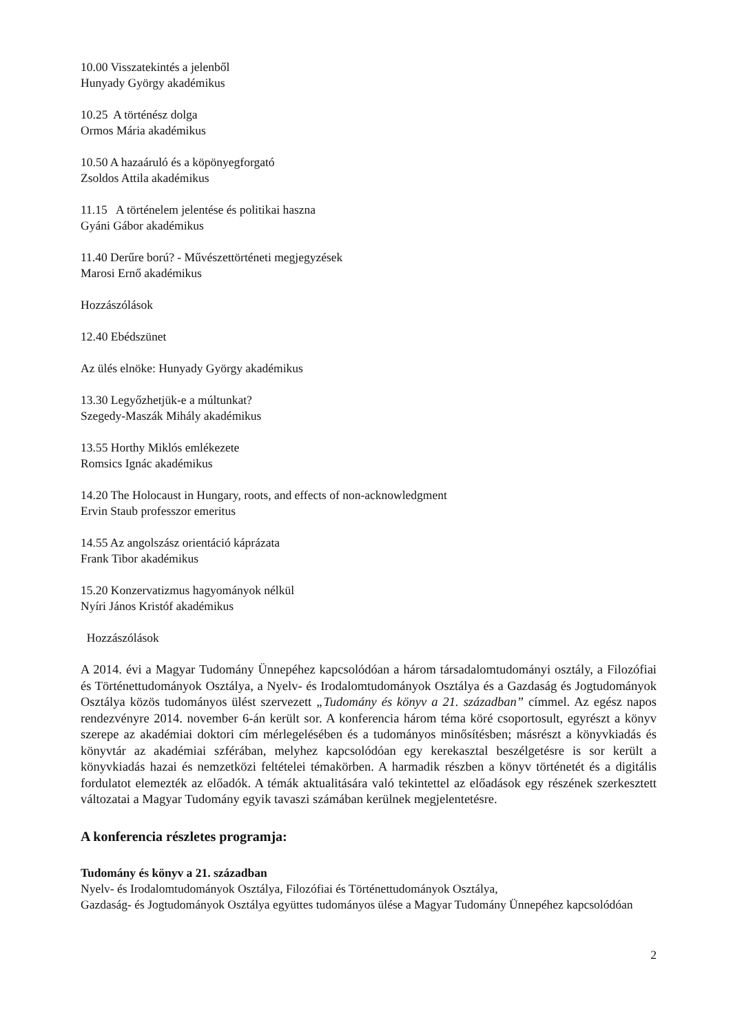10.00 Visszatekintés a jelenből
Hunyady György akadémikus
10.25 A történész dolga
Ormos Mária akadémikus
10.50 A hazaáruló és a köpönyegforgató
Zsoldos Attila akadémikus
11.15 A történelem jelentése és politikai haszna
Gyáni Gábor akadémikus
11.40 Derűre ború? - Művészettörténeti megjegyzések
Marosi Ernő akadémikus
Hozzászólások
12.40 Ebédszünet
Az ülés elnöke: Hunyady György akadémikus
13.30 Legyőzhetjük-e a múltunkat?
Szegedy-Maszák Mihály akadémikus
13.55 Horthy Miklós emlékezete
Romsics Ignác akadémikus
14.20 The Holocaust in Hungary, roots, and effects of non-acknowledgment
Ervin Staub professzor emeritus
14.55 Az angolszász orientáció káprázata
Frank Tibor akadémikus
15.20 Konzervatizmus hagyományok nélkül
Nyíri János Kristóf akadémikus
Hozzászólások
A 2014. évi a Magyar Tudomány Ünnepéhez kapcsolódóan a három társadalomtudományi osztály, a Filozófiai és Történettudományok Osztálya, a Nyelv- és Irodalomtudományok Osztálya és a Gazdaság és Jogtudományok Osztálya közös tudományos ülést szervezett „Tudomány és könyv a 21. században” címmel. Az egész napos rendezvényre 2014. november 6-án került sor. A konferencia három téma köré csoportosult, egyrészt a könyv szerepe az akadémiai doktori cím mérlegelésében és a tudományos minősítésben; másrészt a könyvkiadás és könyvtár az akadémiai szférában, melyhez kapcsolódóan egy kerekasztal beszélgetésre is sor került a könyvkiadás hazai és nemzetközi feltételei témakörben. A harmadik részben a könyv történetét és a digitális fordulatot elemezték az előadók. A témák aktualitására való tekintettel az előadások egy részének szerkesztett változatai a Magyar Tudomány egyik tavaszi számában kerülnek megjelentetésre.
A konferencia részletes programja:
Tudomány és könyv a 21. században
Nyelv- és Irodalomtudományok Osztálya, Filozófiai és Történettudományok Osztálya,
Gazdaság- és Jogtudományok Osztálya együttes tudományos ülése a Magyar Tudomány Ünnepéhez kapcsolódóan
2